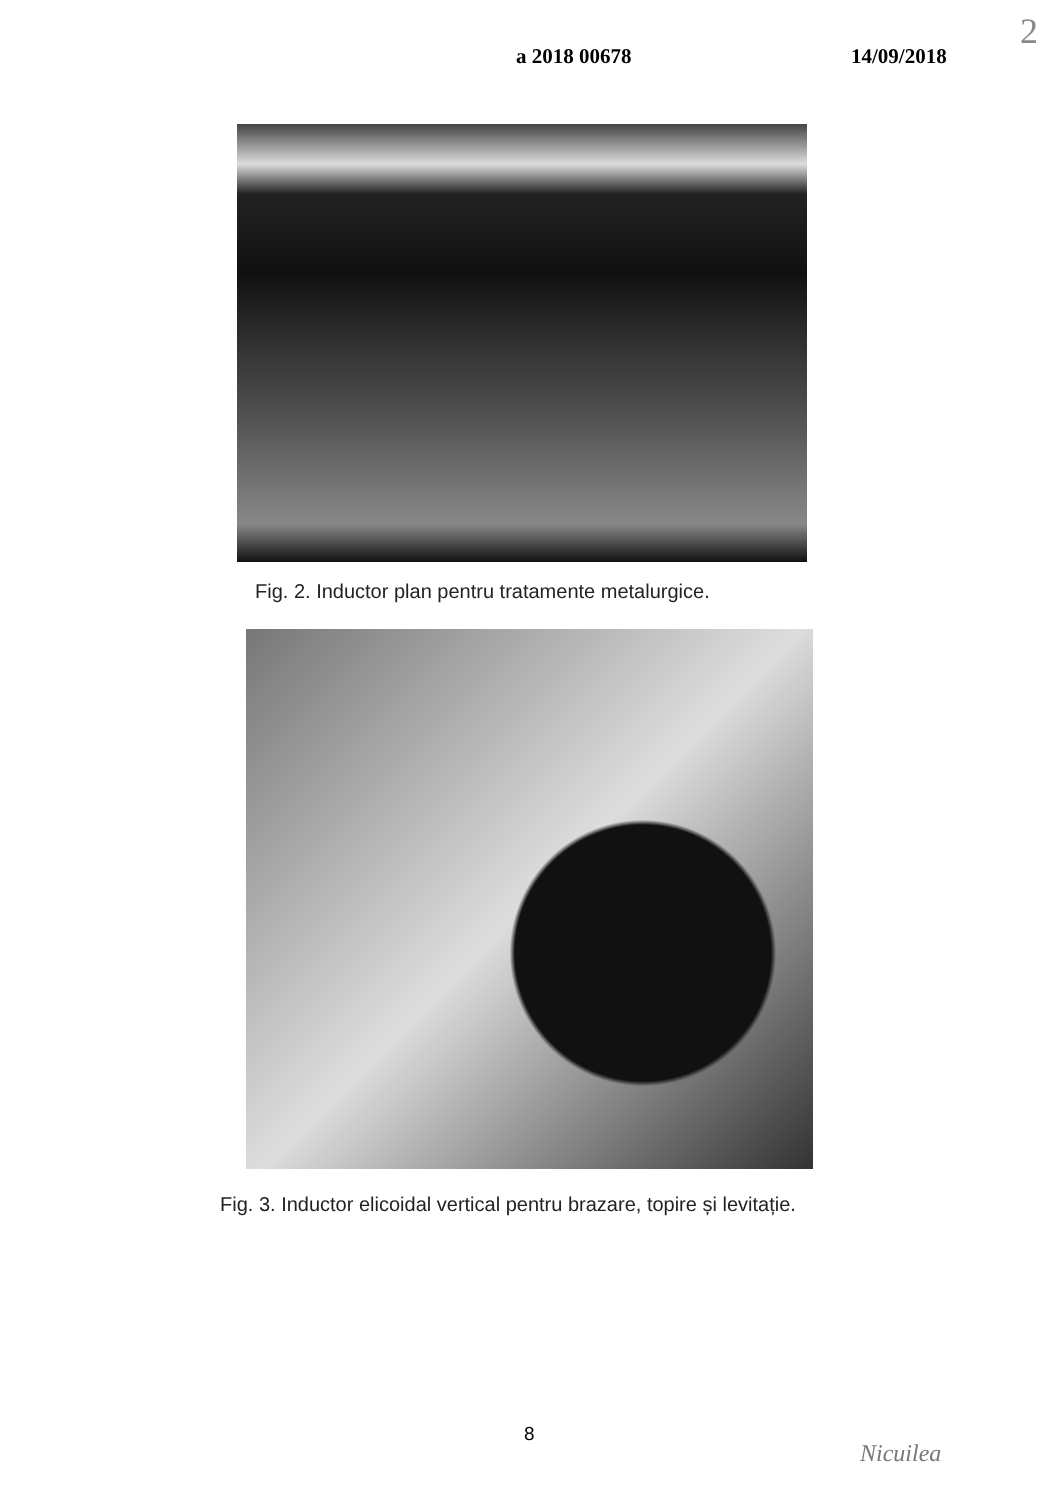a 2018 00678 14/09/2018
2
Fig. 2. Inductor plan pentru tratamente metalurgice.
Fig. 3. Inductor elicoidal vertical pentru brazare, topire și levitație.
8
Nicuilea